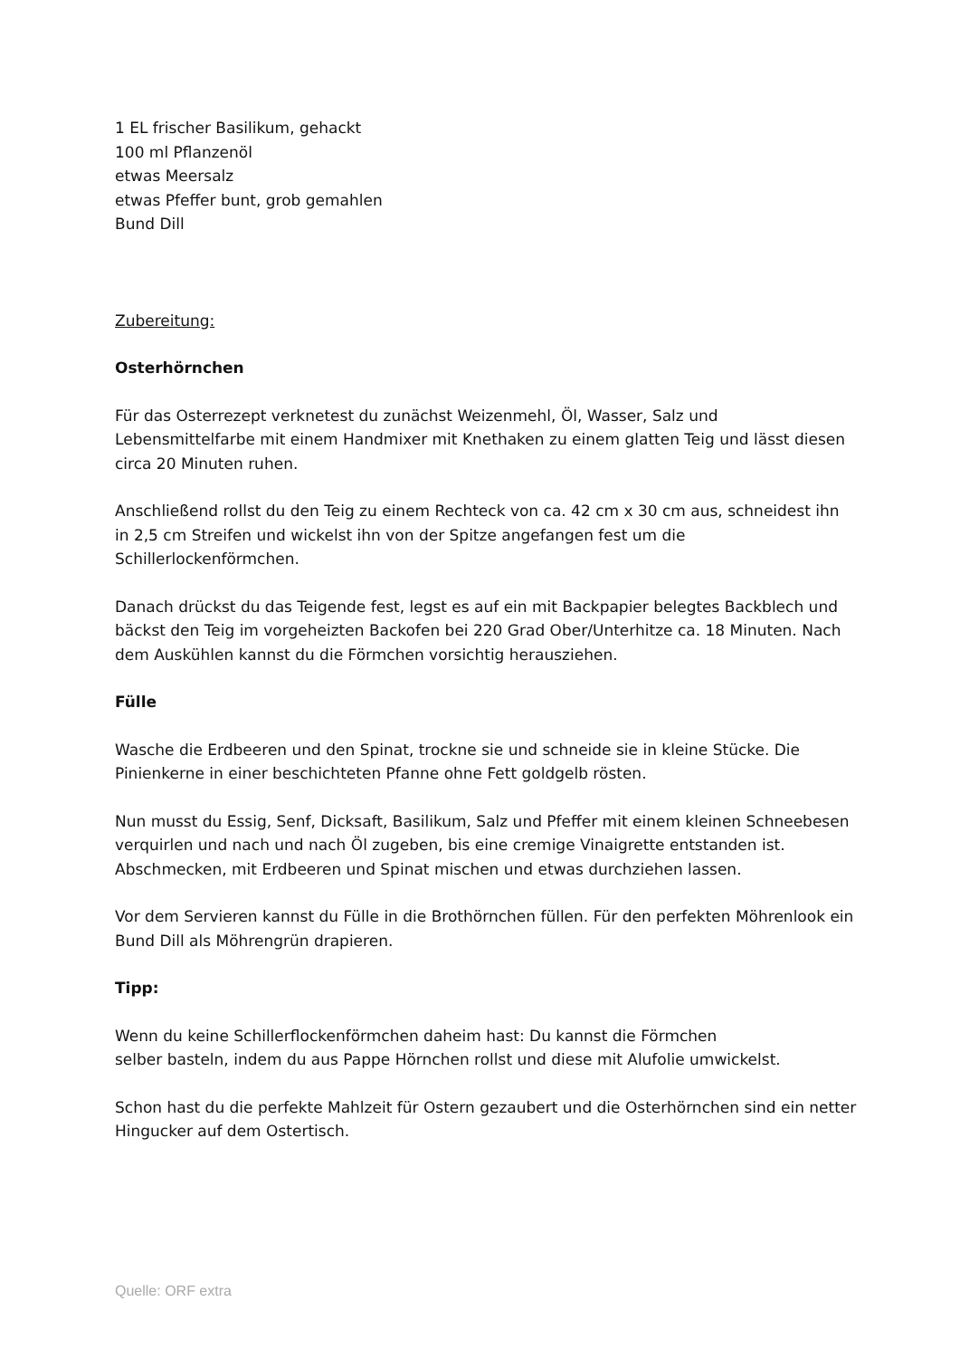1 EL frischer Basilikum, gehackt
100 ml Pflanzenöl
etwas Meersalz
etwas Pfeffer bunt, grob gemahlen
Bund Dill
Zubereitung:
Osterhörnchen
Für das Osterrezept verknetest du zunächst Weizenmehl, Öl, Wasser, Salz und Lebensmittelfarbe mit einem Handmixer mit Knethaken zu einem glatten Teig und lässt diesen circa 20 Minuten ruhen.
Anschließend rollst du den Teig zu einem Rechteck von ca. 42 cm x 30 cm aus, schneidest ihn in 2,5 cm Streifen und wickelst ihn von der Spitze angefangen fest um die Schillerlockenförmchen.
Danach drückst du das Teigende fest, legst es auf ein mit Backpapier belegtes Backblech und bäckst den Teig im vorgeheizten Backofen bei 220 Grad Ober/Unterhitze ca. 18 Minuten. Nach dem Auskühlen kannst du die Förmchen vorsichtig herausziehen.
Fülle
Wasche die Erdbeeren und den Spinat, trockne sie und schneide sie in kleine Stücke. Die Pinienkerne in einer beschichteten Pfanne ohne Fett goldgelb rösten.
Nun musst du Essig, Senf, Dicksaft, Basilikum, Salz und Pfeffer mit einem kleinen Schneebesen verquirlen und nach und nach Öl zugeben, bis eine cremige Vinaigrette entstanden ist. Abschmecken, mit Erdbeeren und Spinat mischen und etwas durchziehen lassen.
Vor dem Servieren kannst du Fülle in die Brothörnchen füllen. Für den perfekten Möhrenlook ein Bund Dill als Möhrengrün drapieren.
Tipp:
Wenn du keine Schillerflockenförmchen daheim hast: Du kannst die Förmchen
selber basteln, indem du aus Pappe Hörnchen rollst und diese mit Alufolie umwickelst.
Schon hast du die perfekte Mahlzeit für Ostern gezaubert und die Osterhörnchen sind ein netter Hingucker auf dem Ostertisch.
Quelle: ORF extra